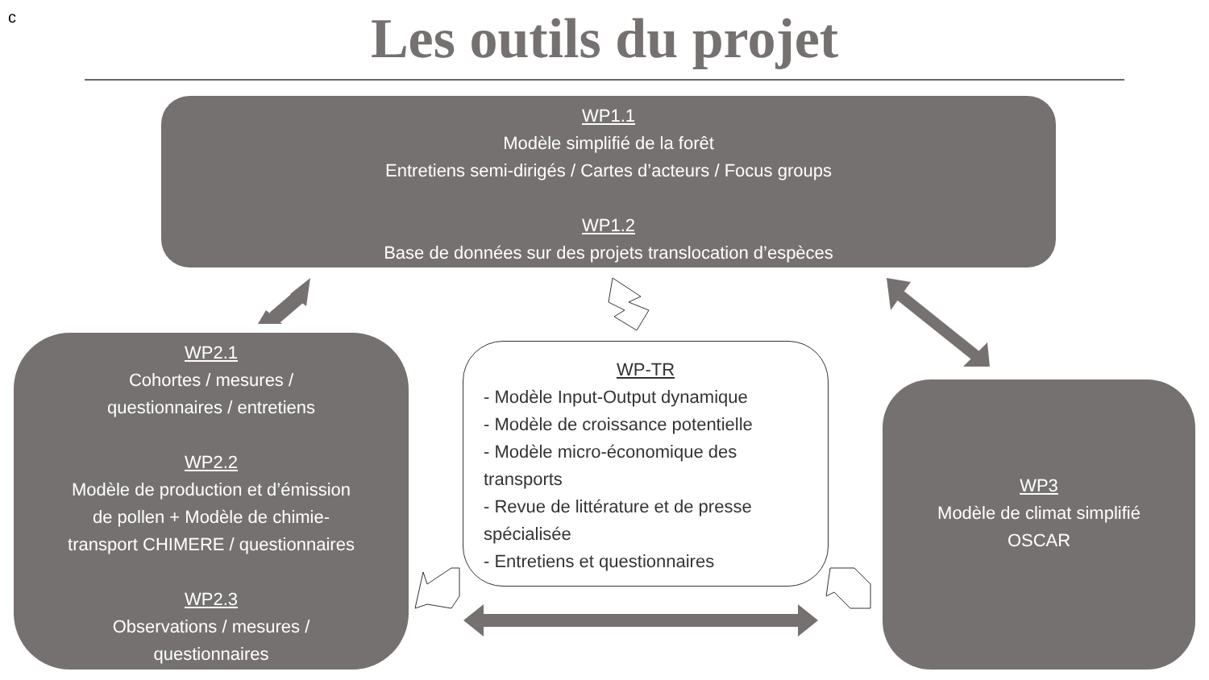c
Les outils du projet
WP1.1
Modèle simplifié de la forêt
Entretiens semi-dirigés / Cartes d’acteurs / Focus groups
WP1.2
Base de données sur des projets translocation d’espèces
WP2.1
Cohortes / mesures /
questionnaires / entretiens
WP2.2
Modèle de production et d’émission
de pollen + Modèle de chimie-
transport CHIMERE / questionnaires
WP2.3
Observations / mesures /
questionnaires
WP-TR
- Modèle Input-Output dynamique
- Modèle de croissance potentielle
- Modèle micro-économique des transports
- Revue de littérature et de presse spécialisée
- Entretiens et questionnaires
WP3
Modèle de climat simplifié
OSCAR